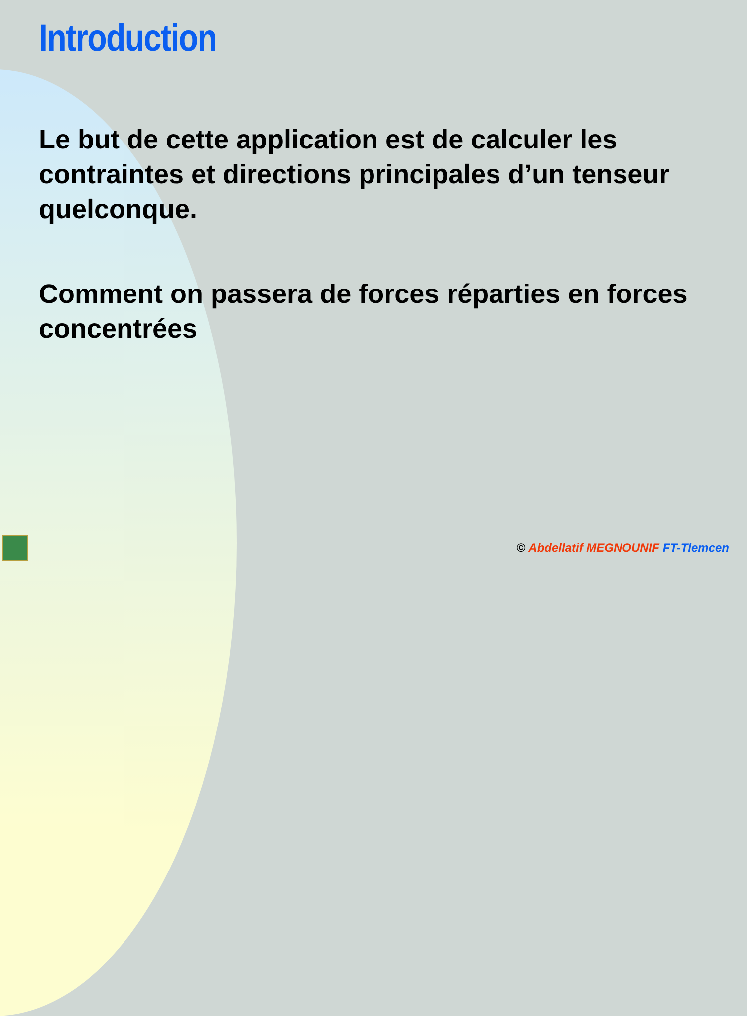Introduction
Le but de cette application est de calculer les contraintes et directions principales d’un tenseur quelconque.
Comment on passera de forces réparties en forces concentrées
© Abdellatif MEGNOUNIF FT-Tlemcen